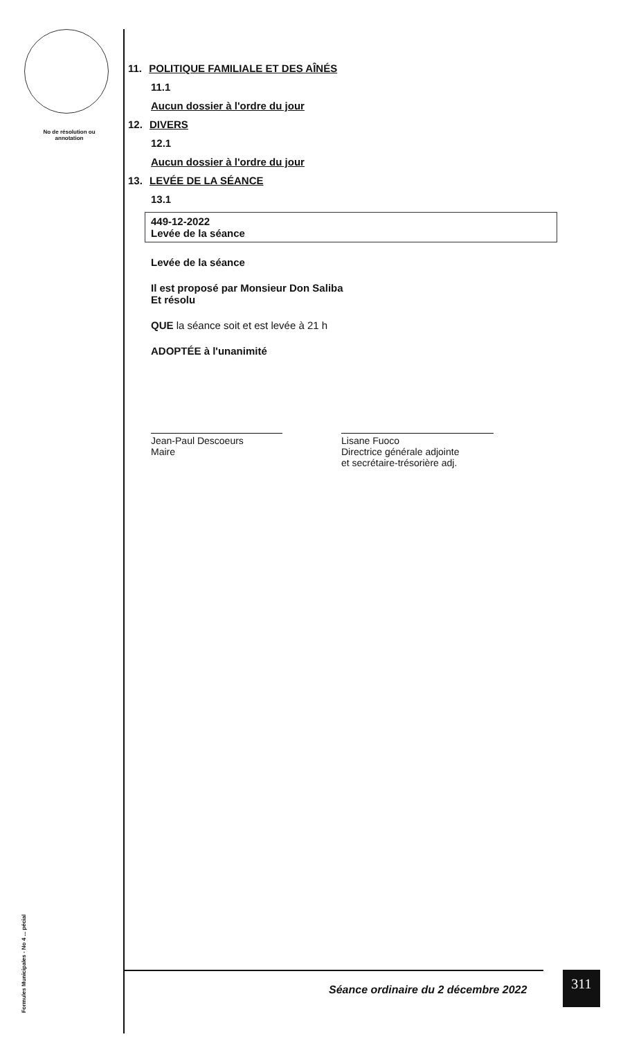No de résolution ou annotation
Formules Municipales - No 4 ... pécial
11. POLITIQUE FAMILIALE ET DES AÎNÉS
11.1
Aucun dossier à l'ordre du jour
12. DIVERS
12.1
Aucun dossier à l'ordre du jour
13. LEVÉE DE LA SÉANCE
13.1
449-12-2022
Levée de la séance
Levée de la séance
Il est proposé par Monsieur Don Saliba
Et résolu
QUE la séance soit et est levée à 21 h
ADOPTÉE à l'unanimité
Jean-Paul Descoeurs
Maire
Lisane Fuoco
Directrice générale adjointe
et secrétaire-trésorière adj.
Séance ordinaire du 2 décembre 2022
311